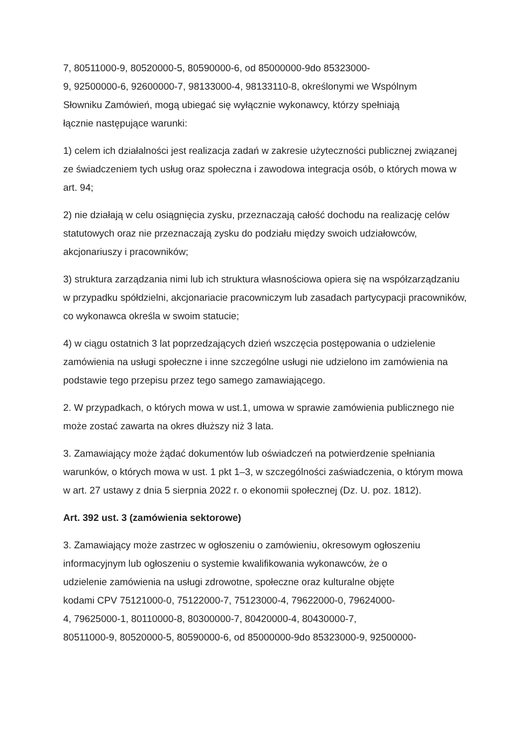7, 80511000-9, 80520000-5, 80590000-6, od 85000000-9do 85323000-
9, 92500000-6, 92600000-7, 98133000-4, 98133110-8, określonymi we Wspólnym
Słowniku Zamówień, mogą ubiegać się wyłącznie wykonawcy, którzy spełniają
łącznie następujące warunki:
1) celem ich działalności jest realizacja zadań w zakresie użyteczności publicznej związanej ze świadczeniem tych usług oraz społeczna i zawodowa integracja osób, o których mowa w art. 94;
2) nie działają w celu osiągnięcia zysku, przeznaczają całość dochodu na realizację celów statutowych oraz nie przeznaczają zysku do podziału między swoich udziałowców, akcjonariuszy i pracowników;
3) struktura zarządzania nimi lub ich struktura własnościowa opiera się na współzarządzaniu w przypadku spółdzielni, akcjonariacie pracowniczym lub zasadach partycypacji pracowników, co wykonawca określa w swoim statucie;
4) w ciągu ostatnich 3 lat poprzedzających dzień wszczęcia postępowania o udzielenie zamówienia na usługi społeczne i inne szczególne usługi nie udzielono im zamówienia na podstawie tego przepisu przez tego samego zamawiającego.
2. W przypadkach, o których mowa w ust.1, umowa w sprawie zamówienia publicznego nie może zostać zawarta na okres dłuższy niż 3 lata.
3. Zamawiający może żądać dokumentów lub oświadczeń na potwierdzenie spełniania warunków, o których mowa w ust. 1 pkt 1–3, w szczególności zaświadczenia, o którym mowa w art. 27 ustawy z dnia 5 sierpnia 2022 r. o ekonomii społecznej (Dz. U. poz. 1812).
Art. 392 ust. 3 (zamówienia sektorowe)
3. Zamawiający może zastrzec w ogłoszeniu o zamówieniu, okresowym ogłoszeniu
informacyjnym lub ogłoszeniu o systemie kwalifikowania wykonawców, że o
udzielenie zamówienia na usługi zdrowotne, społeczne oraz kulturalne objęte
kodami CPV 75121000-0, 75122000-7, 75123000-4, 79622000-0, 79624000-
4, 79625000-1, 80110000-8, 80300000-7, 80420000-4, 80430000-7,
80511000-9, 80520000-5, 80590000-6, od 85000000-9do 85323000-9, 92500000-